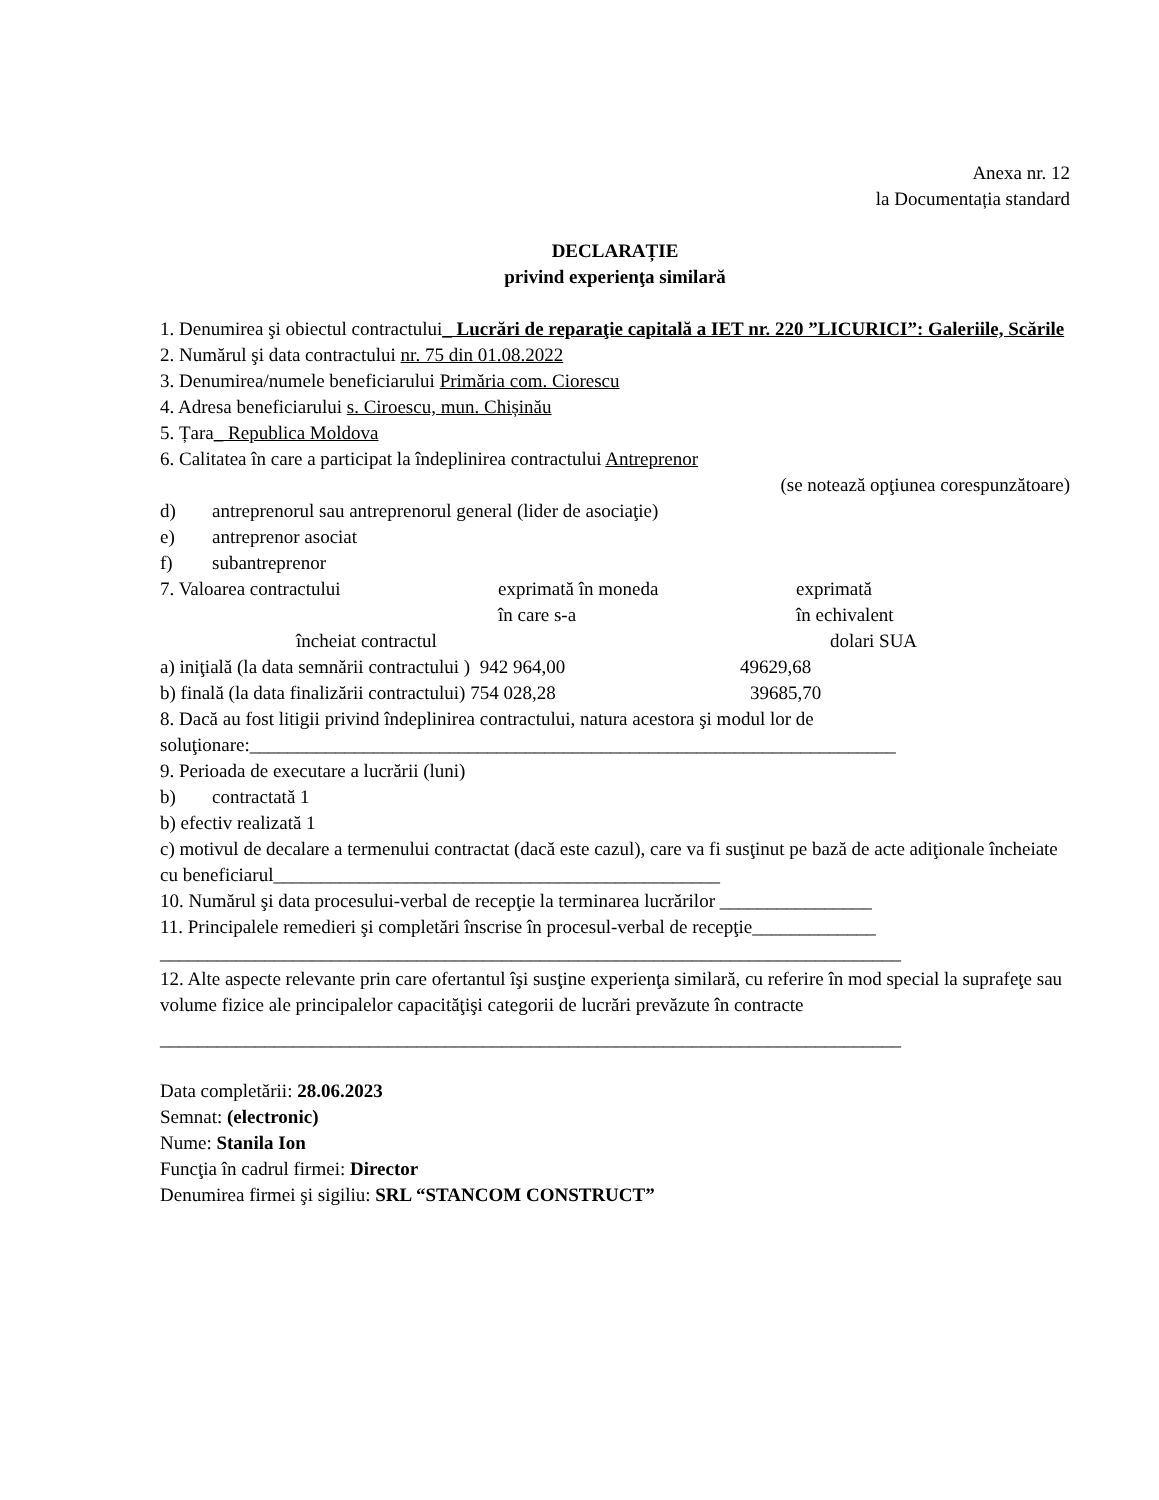Anexa nr. 12
la Documentația standard
DECLARAȚIE
privind experienţa similară
1. Denumirea şi obiectul contractului_ Lucrări de reparaţie capitală a IET nr. 220 ”LICURICI”: Galeriile, Scările
2. Numărul şi data contractului nr. 75 din 01.08.2022
3. Denumirea/numele beneficiarului Primăria com. Ciorescu
4. Adresa beneficiarului s. Ciroescu, mun. Chișinău
5. Țara_ Republica Moldova
6. Calitatea în care a participat la îndeplinirea contractului Antreprenor
(se notează opţiunea corespunzătoare)
d) antreprenorul sau antreprenorul general (lider de asociaţie)
e) antreprenor asociat
f) subantreprenor
7. Valoarea contractului exprimată în moneda
în care s-a exprimată
în echivalent
încheiat contractul dolari SUA
a) iniţială (la data semnării contractului ) 942 964,00 49629,68
b) finală (la data finalizării contractului) 754 028,28 39685,70
8. Dacă au fost litigii privind îndeplinirea contractului, natura acestora şi modul lor de soluţionare:____________________________________________________________________
9. Perioada de executare a lucrării (luni)
b) contractată 1
b) efectiv realizată 1
c) motivul de decalare a termenului contractat (dacă este cazul), care va fi susţinut pe bază de acte adiţionale încheiate cu beneficiarul_______________________________________________
10. Numărul şi data procesului-verbal de recepţie la terminarea lucrărilor ________________
11. Principalele remedieri şi completări înscrise în procesul-verbal de recepţie_____________
______________________________________________________________________________
12. Alte aspecte relevante prin care ofertantul îşi susţine experienţa similară, cu referire în mod special la suprafeţe sau volume fizice ale principalelor capacităţişi categorii de lucrări prevăzute în contracte
______________________________________________________________________________
Data completării: 28.06.2023
Semnat: (electronic)
Nume: Stanila Ion
Funcţia în cadrul firmei: Director
Denumirea firmei şi sigiliu: SRL “STANCOM CONSTRUCT”